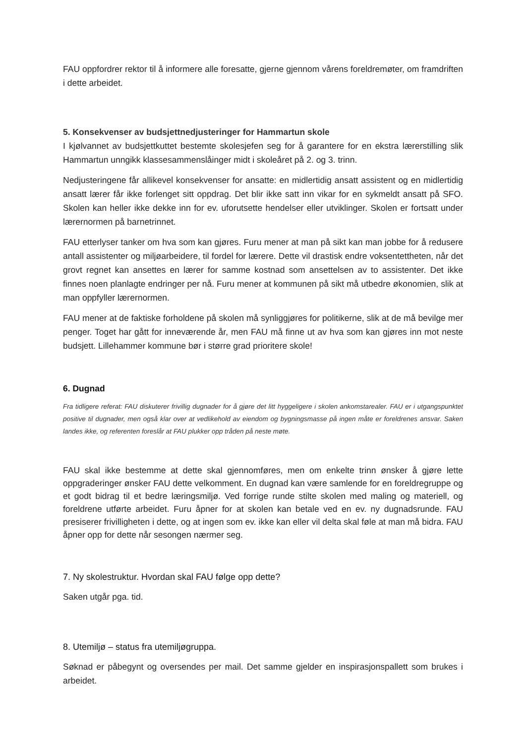FAU oppfordrer rektor til å informere alle foresatte, gjerne gjennom vårens foreldremøter, om framdriften i dette arbeidet.
5. Konsekvenser av budsjettnedjusteringer for Hammartun skole
I kjølvannet av budsjettkuttet bestemte skolesjefen seg for å garantere for en ekstra lærerstilling slik Hammartun unngikk klassesammenslåinger midt i skoleåret på 2. og 3. trinn.
Nedjusteringene får allikevel konsekvenser for ansatte: en midlertidig ansatt assistent og en midlertidig ansatt lærer får ikke forlenget sitt oppdrag. Det blir ikke satt inn vikar for en sykmeldt ansatt på SFO. Skolen kan heller ikke dekke inn for ev. uforutsette hendelser eller utviklinger. Skolen er fortsatt under lærernormen på barnetrinnet.
FAU etterlyser tanker om hva som kan gjøres. Furu mener at man på sikt kan man jobbe for å redusere antall assistenter og miljøarbeidere, til fordel for lærere. Dette vil drastisk endre voksentettheten, når det grovt regnet kan ansettes en lærer for samme kostnad som ansettelsen av to assistenter. Det ikke finnes noen planlagte endringer per nå. Furu mener at kommunen på sikt må utbedre økonomien, slik at man oppfyller lærernormen.
FAU mener at de faktiske forholdene på skolen må synliggjøres for politikerne, slik at de må bevilge mer penger. Toget har gått for inneværende år, men FAU må finne ut av hva som kan gjøres inn mot neste budsjett. Lillehammer kommune bør i større grad prioritere skole!
6. Dugnad
Fra tidligere referat: FAU diskuterer frivillig dugnader for å gjøre det litt hyggeligere i skolen ankomstarealer. FAU er i utgangspunktet positive til dugnader, men også klar over at vedlikehold av eiendom og bygningsmasse på ingen måte er foreldrenes ansvar. Saken landes ikke, og referenten foreslår at FAU plukker opp tråden på neste møte.
FAU skal ikke bestemme at dette skal gjennomføres, men om enkelte trinn ønsker å gjøre lette oppgraderinger ønsker FAU dette velkomment. En dugnad kan være samlende for en foreldregruppe og et godt bidrag til et bedre læringsmiljø. Ved forrige runde stilte skolen med maling og materiell, og foreldrene utførte arbeidet. Furu åpner for at skolen kan betale ved en ev. ny dugnadsrunde. FAU presiserer frivilligheten i dette, og at ingen som ev. ikke kan eller vil delta skal føle at man må bidra. FAU åpner opp for dette når sesongen nærmer seg.
7. Ny skolestruktur. Hvordan skal FAU følge opp dette?
Saken utgår pga. tid.
8. Utemiljø – status fra utemiljøgruppa.
Søknad er påbegynt og oversendes per mail. Det samme gjelder en inspirasjonspallett som brukes i arbeidet.